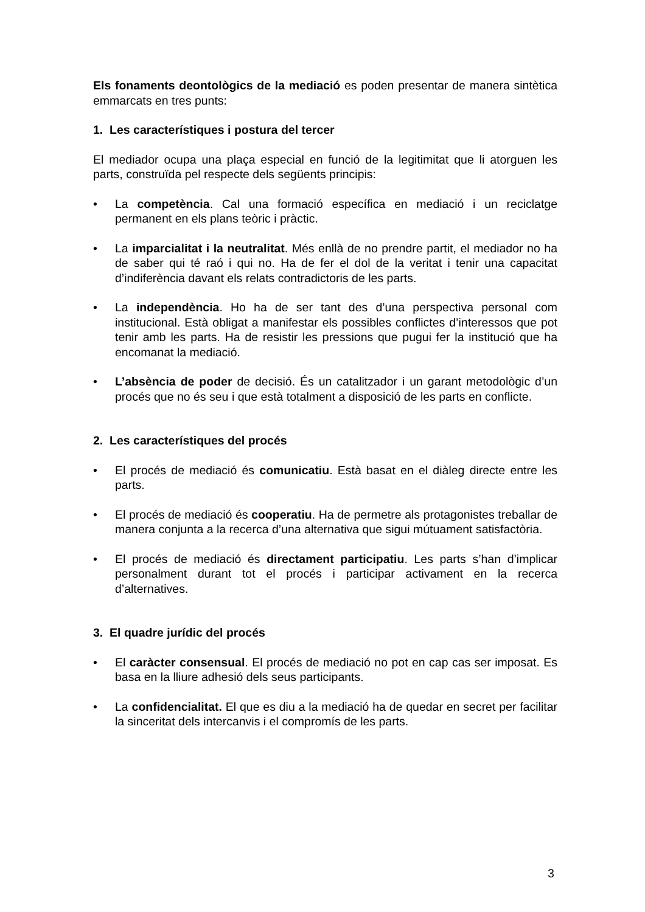Els fonaments deontològics de la mediació es poden presentar de manera sintètica emmarcats en tres punts:
1. Les característiques i postura del tercer
El mediador ocupa una plaça especial en funció de la legitimitat que li atorguen les parts, construïda pel respecte dels següents principis:
• La competència. Cal una formació específica en mediació i un reciclatge permanent en els plans teòric i pràctic.
• La imparcialitat i la neutralitat. Més enllà de no prendre partit, el mediador no ha de saber qui té raó i qui no. Ha de fer el dol de la veritat i tenir una capacitat d’indiferència davant els relats contradictoris de les parts.
• La independència. Ho ha de ser tant des d’una perspectiva personal com institucional. Està obligat a manifestar els possibles conflictes d’interessos que pot tenir amb les parts. Ha de resistir les pressions que pugui fer la institució que ha encomanat la mediació.
• L’absència de poder de decisió. És un catalitzador i un garant metodològic d’un procés que no és seu i que està totalment a disposició de les parts en conflicte.
2. Les característiques del procés
• El procés de mediació és comunicatiu. Està basat en el diàleg directe entre les parts.
• El procés de mediació és cooperatiu. Ha de permetre als protagonistes treballar de manera conjunta a la recerca d’una alternativa que sigui mútuament satisfactòria.
• El procés de mediació és directament participatiu. Les parts s’han d’implicar personalment durant tot el procés i participar activament en la recerca d’alternatives.
3. El quadre jurídic del procés
• El caràcter consensual. El procés de mediació no pot en cap cas ser imposat. Es basa en la lliure adhesió dels seus participants.
• La confidencialitat. El que es diu a la mediació ha de quedar en secret per facilitar la sinceritat dels intercanvis i el compromís de les parts.
3